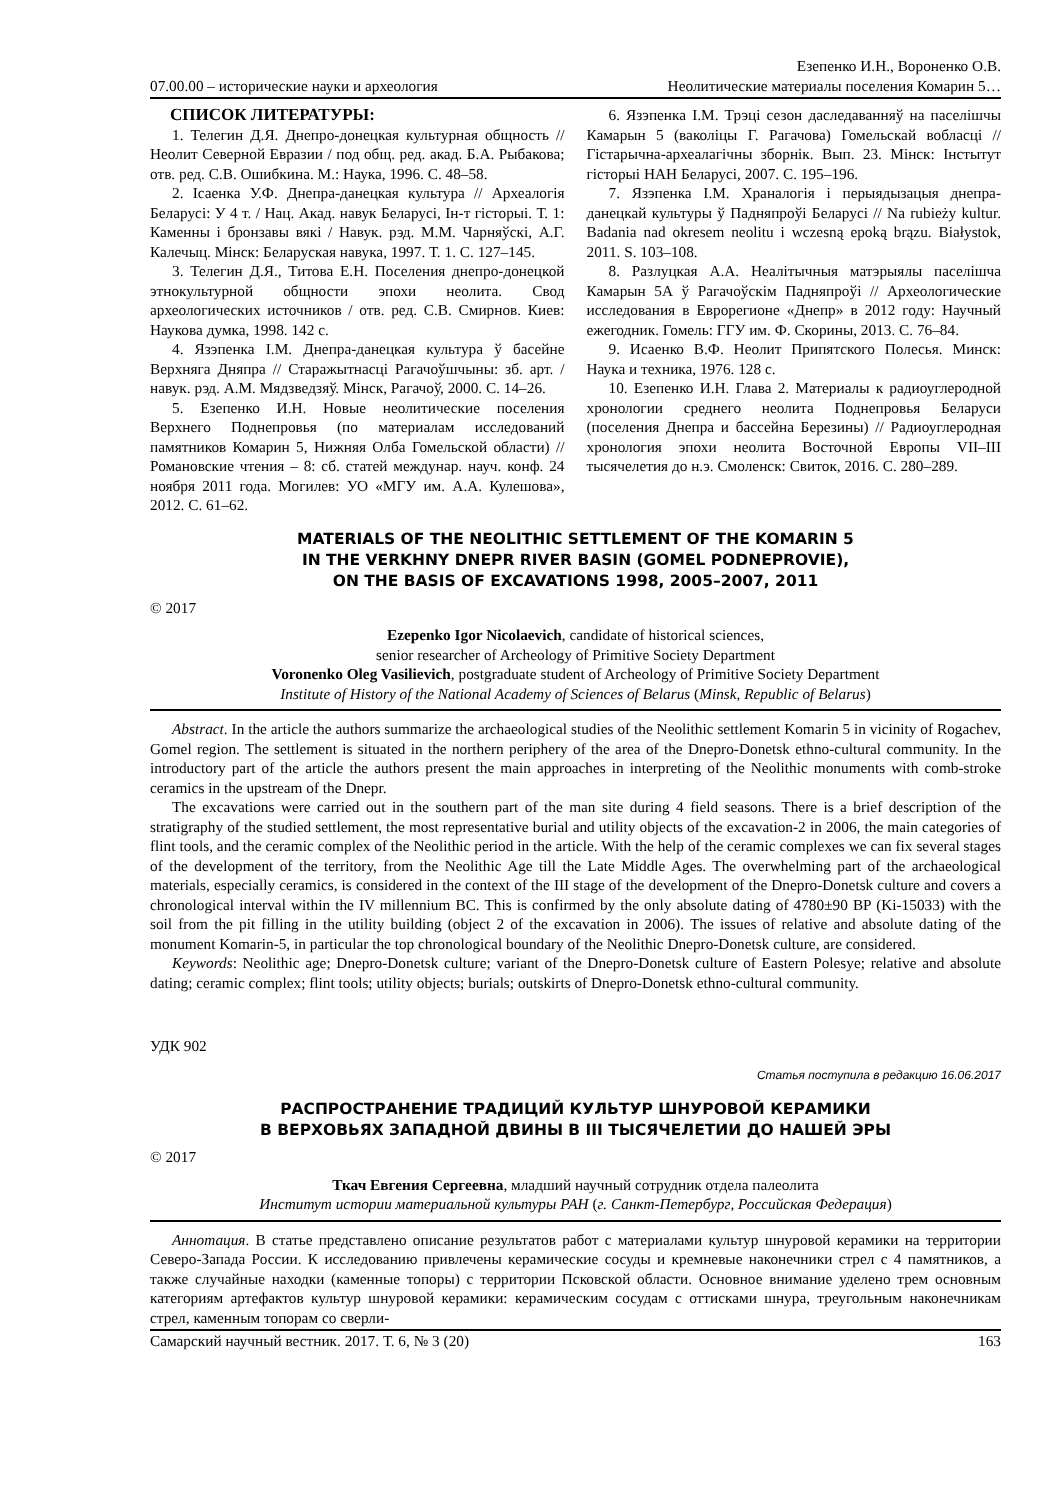07.00.00 – исторические науки и археология Езепенко И.Н., Вороненко О.В.
Неолитические материалы поселения Комарин 5…
СПИСОК ЛИТЕРАТУРЫ:
1. Телегин Д.Я. Днепро-донецкая культурная общность // Неолит Северной Евразии / под общ. ред. акад. Б.А. Рыбакова; отв. ред. С.В. Ошибкина. М.: Наука, 1996. С. 48–58.
2. Ісаенка У.Ф. Днепра-данецкая культура // Археалогія Беларусі: У 4 т. / Нац. Акад. навук Беларусі, Ін-т гісторыі. Т. 1: Каменны і бронзавы вякі / Навук. рэд. М.М. Чарняўскі, А.Г. Калечыц. Мінск: Беларуская навука, 1997. Т. 1. С. 127–145.
3. Телегин Д.Я., Титова Е.Н. Поселения днепро-донецкой этнокультурной общности эпохи неолита. Свод археологических источников / отв. ред. С.В. Смирнов. Киев: Наукова думка, 1998. 142 с.
4. Язэпенка І.М. Днепра-данецкая культура ў басейне Верхняга Дняпра // Старажытнасці Рагачоўшчыны: зб. арт. / навук. рэд. А.М. Мядзведзяў. Мінск, Рагачоў, 2000. С. 14–26.
5. Езепенко И.Н. Новые неолитические поселения Верхнего Поднепровья (по материалам исследований памятников Комарин 5, Нижняя Олба Гомельской области) // Романовские чтения – 8: сб. статей междунар. науч. конф. 24 ноября 2011 года. Могилев: УО «МГУ им. А.А. Кулешова», 2012. С. 61–62.
6. Язэпенка І.М. Трэці сезон даследаванняў на паселішчы Камарын 5 (ваколіцы Г. Рагачова) Гомельскай вобласці // Гістарычна-археалагічны зборнік. Вып. 23. Мінск: Інстытут гісторыі НАН Беларусі, 2007. С. 195–196.
7. Язэпенка І.М. Храналогія і перыядызацыя днепра-данецкай культуры ў Падняпроўі Беларусі // Na rubieżу kultur. Badania nad okresem neolitu i wczesną epoką brązu. Białystok, 2011. S. 103–108.
8. Разлуцкая А.А. Неалітычныя матэрыялы паселішча Камарын 5А ў Рагачоўскім Падняпроўі // Археологические исследования в Еврорегионе «Днепр» в 2012 году: Научный ежегодник. Гомель: ГГУ им. Ф. Скорины, 2013. С. 76–84.
9. Исаенко В.Ф. Неолит Припятского Полесья. Минск: Наука и техника, 1976. 128 с.
10. Езепенко И.Н. Глава 2. Материалы к радиоуглеродной хронологии среднего неолита Поднепровья Беларуси (поселения Днепра и бассейна Березины) // Радиоуглеродная хронология эпохи неолита Восточной Европы VII–III тысячелетия до н.э. Смоленск: Свиток, 2016. С. 280–289.
MATERIALS OF THE NEOLITHIC SETTLEMENT OF THE KOMARIN 5
IN THE VERKHNY DNEPR RIVER BASIN (GOMEL PODNEPROVIE),
ON THE BASIS OF EXCAVATIONS 1998, 2005–2007, 2011
© 2017
Ezepenko Igor Nicolaevich, candidate of historical sciences,
senior researcher of Archeology of Primitive Society Department
Voronenko Oleg Vasilievich, postgraduate student of Archeology of Primitive Society Department
Institute of History of the National Academy of Sciences of Belarus (Minsk, Republic of Belarus)
Abstract. In the article the authors summarize the archaeological studies of the Neolithic settlement Komarin 5 in vicinity of Rogachev, Gomel region. The settlement is situated in the northern periphery of the area of the Dnepro-Donetsk ethno-cultural community. In the introductory part of the article the authors present the main approaches in interpreting of the Neolithic monuments with comb-stroke ceramics in the upstream of the Dnepr.
The excavations were carried out in the southern part of the man site during 4 field seasons. There is a brief description of the stratigraphy of the studied settlement, the most representative burial and utility objects of the excavation-2 in 2006, the main categories of flint tools, and the ceramic complex of the Neolithic period in the article. With the help of the ceramic complexes we can fix several stages of the development of the territory, from the Neolithic Age till the Late Middle Ages. The overwhelming part of the archaeological materials, especially ceramics, is considered in the context of the III stage of the development of the Dnepro-Donetsk culture and covers a chronological interval within the IV millennium BC. This is confirmed by the only absolute dating of 4780±90 BP (Ki-15033) with the soil from the pit filling in the utility building (object 2 of the excavation in 2006). The issues of relative and absolute dating of the monument Komarin-5, in particular the top chronological boundary of the Neolithic Dnepro-Donetsk culture, are considered.
Keywords: Neolithic age; Dnepro-Donetsk culture; variant of the Dnepro-Donetsk culture of Eastern Polesye; relative and absolute dating; ceramic complex; flint tools; utility objects; burials; outskirts of Dnepro-Donetsk ethno-cultural community.
УДК 902
Статья поступила в редакцию 16.06.2017
РАСПРОСТРАНЕНИЕ ТРАДИЦИЙ КУЛЬТУР ШНУРОВОЙ КЕРАМИКИ
В ВЕРХОВЬЯХ ЗАПАДНОЙ ДВИНЫ В III ТЫСЯЧЕЛЕТИИ ДО НАШЕЙ ЭРЫ
© 2017
Ткач Евгения Сергеевна, младший научный сотрудник отдела палеолита
Институт истории материальной культуры РАН (г. Санкт-Петербург, Российская Федерация)
Аннотация. В статье представлено описание результатов работ с материалами культур шнуровой керамики на территории Северо-Запада России. К исследованию привлечены керамические сосуды и кремневые наконечники стрел с 4 памятников, а также случайные находки (каменные топоры) с территории Псковской области. Основное внимание уделено трем основным категориям артефактов культур шнуровой керамики: керамическим сосудам с оттисками шнура, треугольным наконечникам стрел, каменным топорам со сверли-
Самарский научный вестник. 2017. Т. 6, № 3 (20) 163